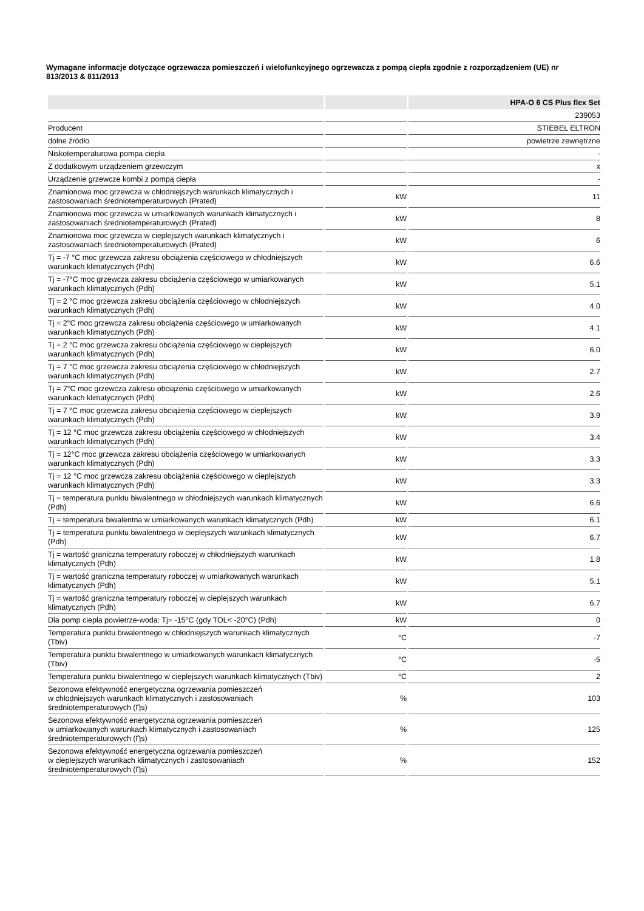Wymagane informacje dotyczące ogrzewacza pomieszczeń i wielofunkcyjnego ogrzewacza z pompą ciepła zgodnie z rozporządzeniem (UE) nr 813/2013 & 811/2013
| | | HPA-O 6 CS Plus flex Set |
| | | 239053 |
| Producent | | STIEBEL ELTRON |
| dolne źródło | | powietrze zewnętrzne |
| Niskotemperaturowa pompa ciepła | | - |
| Z dodatkowym urządzeniem grzewczym | | x |
| Urządzenie grzewcze kombi z pompą ciepła | | - |
| Znamionowa moc grzewcza w chłodniejszych warunkach klimatycznych i zastosowaniach średniotemperaturowych (Prated) | kW | 11 |
| Znamionowa moc grzewcza w umiarkowanych warunkach klimatycznych i zastosowaniach średniotemperaturowych (Prated) | kW | 8 |
| Znamionowa moc grzewcza w cieplejszych warunkach klimatycznych i zastosowaniach średniotemperaturowych (Prated) | kW | 6 |
| Tj = -7 °C moc grzewcza zakresu obciążenia częściowego w chłodniejszych warunkach klimatycznych (Pdh) | kW | 6.6 |
| Tj = -7°C moc grzewcza zakresu obciążenia częściowego w umiarkowanych warunkach klimatycznych (Pdh) | kW | 5.1 |
| Tj = 2 °C moc grzewcza zakresu obciążenia częściowego w chłodniejszych warunkach klimatycznych (Pdh) | kW | 4.0 |
| Tj = 2°C moc grzewcza zakresu obciążenia częściowego w umiarkowanych warunkach klimatycznych (Pdh) | kW | 4.1 |
| Tj = 2 °C moc grzewcza zakresu obciążenia częściowego w cieplejszych warunkach klimatycznych (Pdh) | kW | 6.0 |
| Tj = 7 °C moc grzewcza zakresu obciążenia częściowego w chłodniejszych warunkach klimatycznych (Pdh) | kW | 2.7 |
| Tj = 7°C moc grzewcza zakresu obciążenia częściowego w umiarkowanych warunkach klimatycznych (Pdh) | kW | 2.6 |
| Tj = 7 °C moc grzewcza zakresu obciążenia częściowego w cieplejszych warunkach klimatycznych (Pdh) | kW | 3.9 |
| Tj = 12 °C moc grzewcza zakresu obciążenia częściowego w chłodniejszych warunkach klimatycznych (Pdh) | kW | 3.4 |
| Tj = 12°C moc grzewcza zakresu obciążenia częściowego w umiarkowanych warunkach klimatycznych (Pdh) | kW | 3.3 |
| Tj = 12 °C moc grzewcza zakresu obciążenia częściowego w cieplejszych warunkach klimatycznych (Pdh) | kW | 3.3 |
| Tj = temperatura punktu biwalentnego w chłodniejszych warunkach klimatycznych (Pdh) | kW | 6.6 |
| Tj = temperatura biwalentna w umiarkowanych warunkach klimatycznych (Pdh) | kW | 6.1 |
| Tj = temperatura punktu biwalentnego w cieplejszych warunkach klimatycznych (Pdh) | kW | 6.7 |
| Tj = wartość graniczna temperatury roboczej w chłodniejszych warunkach klimatycznych (Pdh) | kW | 1.8 |
| Tj = wartość graniczna temperatury roboczej w umiarkowanych warunkach klimatycznych (Pdh) | kW | 5.1 |
| Tj = wartość graniczna temperatury roboczej w cieplejszych warunkach klimatycznych (Pdh) | kW | 6.7 |
| Dla pomp ciepła powietrze-woda: Tj= -15°C (gdy TOL< -20°C) (Pdh) | kW | 0 |
| Temperatura punktu biwalentnego w chłodniejszych warunkach klimatycznych (Tbiv) | °C | -7 |
| Temperatura punktu biwalentnego w umiarkowanych warunkach klimatycznych (Tbiv) | °C | -5 |
| Temperatura punktu biwalentnego w cieplejszych warunkach klimatycznych (Tbiv) | °C | 2 |
| Sezonowa efektywność energetyczna ogrzewania pomieszczeń w chłodniejszych warunkach klimatycznych i zastosowaniach średniotemperaturowych (Ƞs) | % | 103 |
| Sezonowa efektywność energetyczna ogrzewania pomieszczeń w umiarkowanych warunkach klimatycznych i zastosowaniach średniotemperaturowych (Ƞs) | % | 125 |
| Sezonowa efektywność energetyczna ogrzewania pomieszczeń w cieplejszych warunkach klimatycznych i zastosowaniach średniotemperaturowych (Ƞs) | % | 152 |